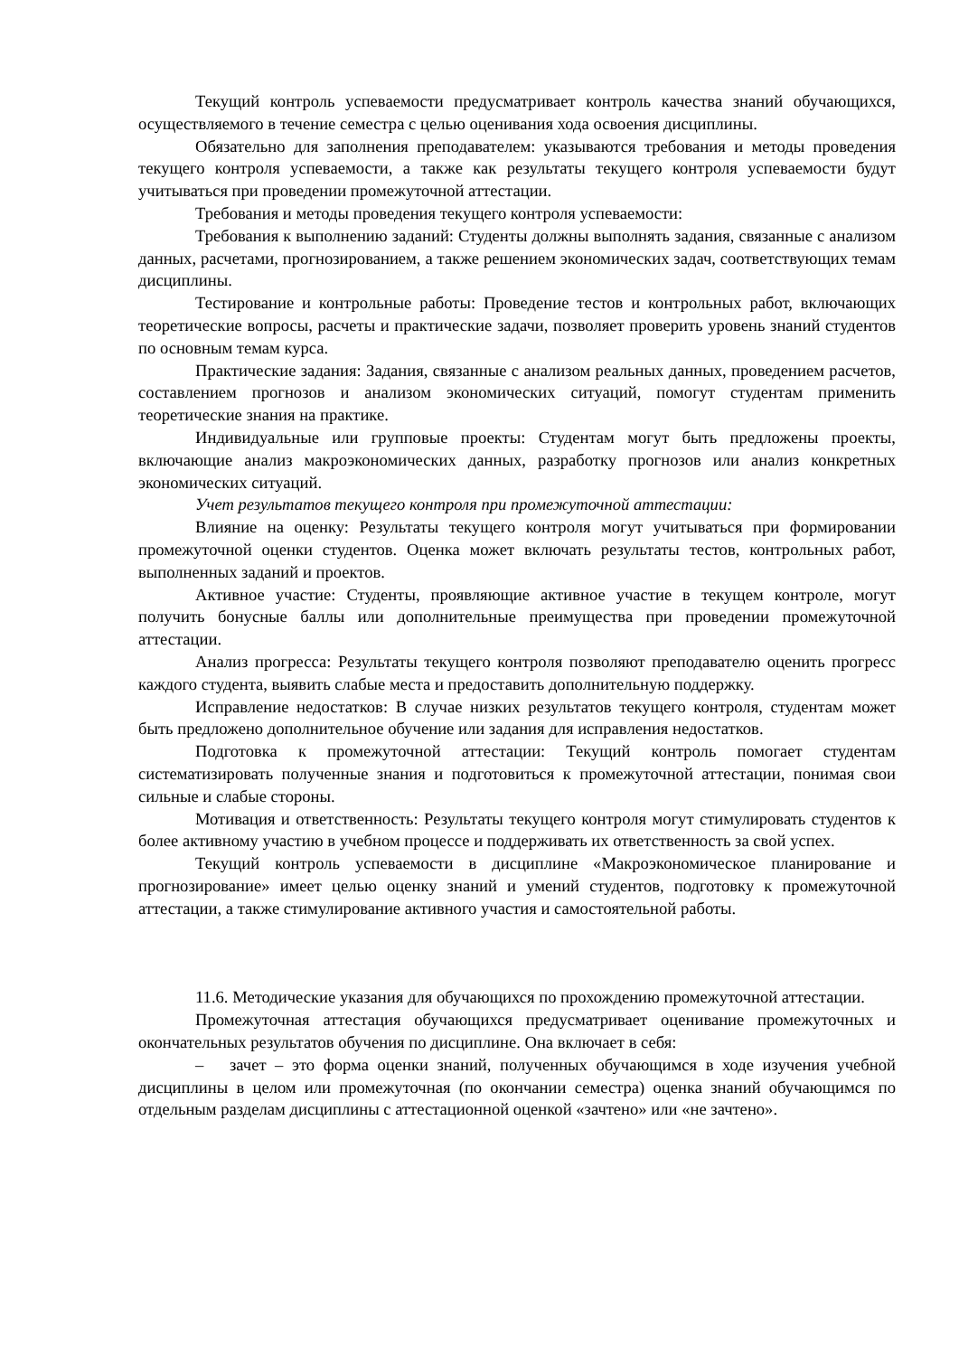Текущий контроль успеваемости предусматривает контроль качества знаний обучающихся, осуществляемого в течение семестра с целью оценивания хода освоения дисциплины.
Обязательно для заполнения преподавателем: указываются требования и методы проведения текущего контроля успеваемости, а также как результаты текущего контроля успеваемости будут учитываться при проведении промежуточной аттестации.
Требования и методы проведения текущего контроля успеваемости:
Требования к выполнению заданий: Студенты должны выполнять задания, связанные с анализом данных, расчетами, прогнозированием, а также решением экономических задач, соответствующих темам дисциплины.
Тестирование и контрольные работы: Проведение тестов и контрольных работ, включающих теоретические вопросы, расчеты и практические задачи, позволяет проверить уровень знаний студентов по основным темам курса.
Практические задания: Задания, связанные с анализом реальных данных, проведением расчетов, составлением прогнозов и анализом экономических ситуаций, помогут студентам применить теоретические знания на практике.
Индивидуальные или групповые проекты: Студентам могут быть предложены проекты, включающие анализ макроэкономических данных, разработку прогнозов или анализ конкретных экономических ситуаций.
Учет результатов текущего контроля при промежуточной аттестации:
Влияние на оценку: Результаты текущего контроля могут учитываться при формировании промежуточной оценки студентов. Оценка может включать результаты тестов, контрольных работ, выполненных заданий и проектов.
Активное участие: Студенты, проявляющие активное участие в текущем контроле, могут получить бонусные баллы или дополнительные преимущества при проведении промежуточной аттестации.
Анализ прогресса: Результаты текущего контроля позволяют преподавателю оценить прогресс каждого студента, выявить слабые места и предоставить дополнительную поддержку.
Исправление недостатков: В случае низких результатов текущего контроля, студентам может быть предложено дополнительное обучение или задания для исправления недостатков.
Подготовка к промежуточной аттестации: Текущий контроль помогает студентам систематизировать полученные знания и подготовиться к промежуточной аттестации, понимая свои сильные и слабые стороны.
Мотивация и ответственность: Результаты текущего контроля могут стимулировать студентов к более активному участию в учебном процессе и поддерживать их ответственность за свой успех.
Текущий контроль успеваемости в дисциплине «Макроэкономическое планирование и прогнозирование» имеет целью оценку знаний и умений студентов, подготовку к промежуточной аттестации, а также стимулирование активного участия и самостоятельной работы.
11.6. Методические указания для обучающихся по прохождению промежуточной аттестации.
Промежуточная аттестация обучающихся предусматривает оценивание промежуточных и окончательных результатов обучения по дисциплине. Она включает в себя:
– зачет – это форма оценки знаний, полученных обучающимся в ходе изучения учебной дисциплины в целом или промежуточная (по окончании семестра) оценка знаний обучающимся по отдельным разделам дисциплины с аттестационной оценкой «зачтено» или «не зачтено».